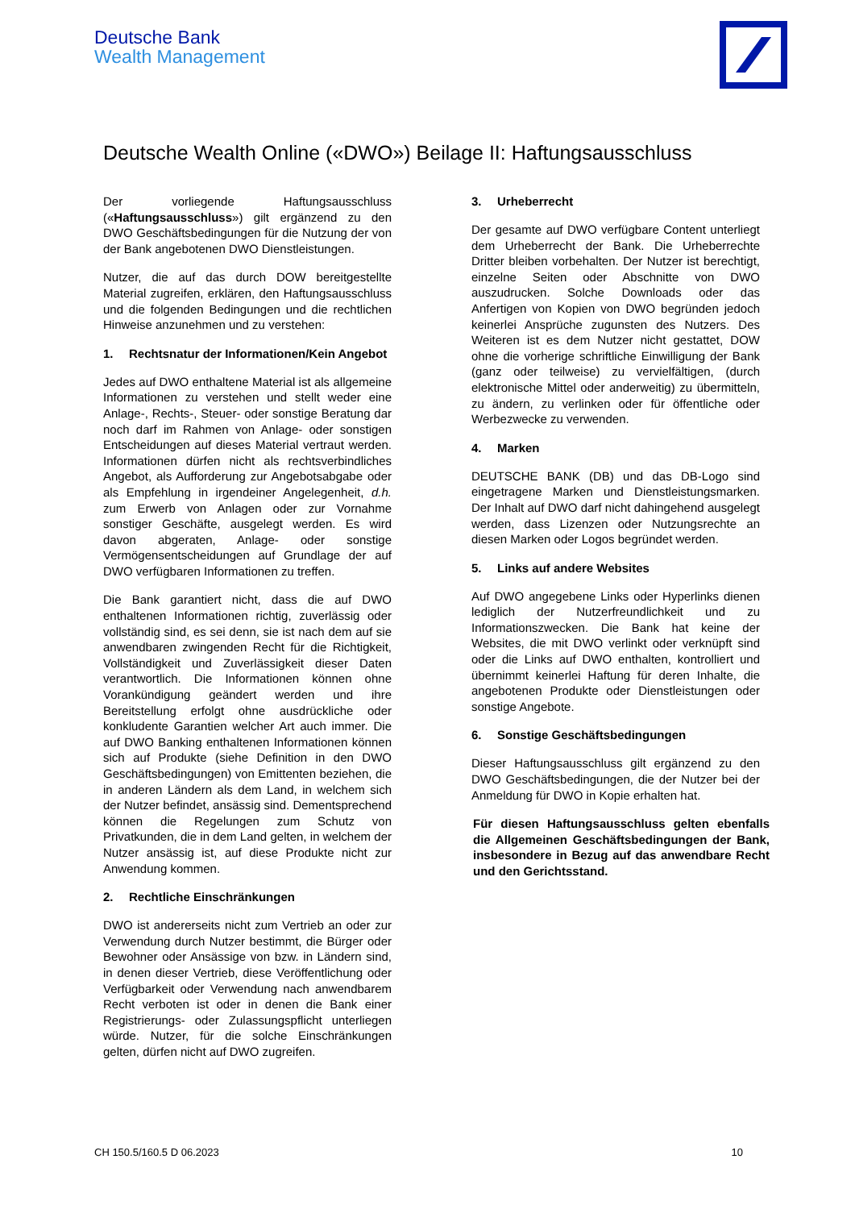Deutsche Bank
Wealth Management
Deutsche Wealth Online («DWO») Beilage II: Haftungsausschluss
Der vorliegende Haftungsausschluss («Haftungsausschluss») gilt ergänzend zu den DWO Geschäftsbedingungen für die Nutzung der von der Bank angebotenen DWO Dienstleistungen.
Nutzer, die auf das durch DOW bereitgestellte Material zugreifen, erklären, den Haftungsausschluss und die folgenden Bedingungen und die rechtlichen Hinweise anzunehmen und zu verstehen:
1. Rechtsnatur der Informationen/Kein Angebot
Jedes auf DWO enthaltene Material ist als allgemeine Informationen zu verstehen und stellt weder eine Anlage-, Rechts-, Steuer- oder sonstige Beratung dar noch darf im Rahmen von Anlage- oder sonstigen Entscheidungen auf dieses Material vertraut werden. Informationen dürfen nicht als rechtsverbindliches Angebot, als Aufforderung zur Angebotsabgabe oder als Empfehlung in irgendeiner Angelegenheit, d.h. zum Erwerb von Anlagen oder zur Vornahme sonstiger Geschäfte, ausgelegt werden. Es wird davon abgeraten, Anlage- oder sonstige Vermögensentscheidungen auf Grundlage der auf DWO verfügbaren Informationen zu treffen.
Die Bank garantiert nicht, dass die auf DWO enthaltenen Informationen richtig, zuverlässig oder vollständig sind, es sei denn, sie ist nach dem auf sie anwendbaren zwingenden Recht für die Richtigkeit, Vollständigkeit und Zuverlässigkeit dieser Daten verantwortlich. Die Informationen können ohne Vorankündigung geändert werden und ihre Bereitstellung erfolgt ohne ausdrückliche oder konkludente Garantien welcher Art auch immer. Die auf DWO Banking enthaltenen Informationen können sich auf Produkte (siehe Definition in den DWO Geschäftsbedingungen) von Emittenten beziehen, die in anderen Ländern als dem Land, in welchem sich der Nutzer befindet, ansässig sind. Dementsprechend können die Regelungen zum Schutz von Privatkunden, die in dem Land gelten, in welchem der Nutzer ansässig ist, auf diese Produkte nicht zur Anwendung kommen.
2. Rechtliche Einschränkungen
DWO ist andererseits nicht zum Vertrieb an oder zur Verwendung durch Nutzer bestimmt, die Bürger oder Bewohner oder Ansässige von bzw. in Ländern sind, in denen dieser Vertrieb, diese Veröffentlichung oder Verfügbarkeit oder Verwendung nach anwendbarem Recht verboten ist oder in denen die Bank einer Registrierungs- oder Zulassungspflicht unterliegen würde. Nutzer, für die solche Einschränkungen gelten, dürfen nicht auf DWO zugreifen.
3. Urheberrecht
Der gesamte auf DWO verfügbare Content unterliegt dem Urheberrecht der Bank. Die Urheberrechte Dritter bleiben vorbehalten. Der Nutzer ist berechtigt, einzelne Seiten oder Abschnitte von DWO auszudrucken. Solche Downloads oder das Anfertigen von Kopien von DWO begründen jedoch keinerlei Ansprüche zugunsten des Nutzers. Des Weiteren ist es dem Nutzer nicht gestattet, DOW ohne die vorherige schriftliche Einwilligung der Bank (ganz oder teilweise) zu vervielfältigen, (durch elektronische Mittel oder anderweitig) zu übermitteln, zu ändern, zu verlinken oder für öffentliche oder Werbezwecke zu verwenden.
4. Marken
DEUTSCHE BANK (DB) und das DB-Logo sind eingetragene Marken und Dienstleistungsmarken. Der Inhalt auf DWO darf nicht dahingehend ausgelegt werden, dass Lizenzen oder Nutzungsrechte an diesen Marken oder Logos begründet werden.
5. Links auf andere Websites
Auf DWO angegebene Links oder Hyperlinks dienen lediglich der Nutzerfreundlichkeit und zu Informationszwecken. Die Bank hat keine der Websites, die mit DWO verlinkt oder verknüpft sind oder die Links auf DWO enthalten, kontrolliert und übernimmt keinerlei Haftung für deren Inhalte, die angebotenen Produkte oder Dienstleistungen oder sonstige Angebote.
6. Sonstige Geschäftsbedingungen
Dieser Haftungsausschluss gilt ergänzend zu den DWO Geschäftsbedingungen, die der Nutzer bei der Anmeldung für DWO in Kopie erhalten hat.
Für diesen Haftungsausschluss gelten ebenfalls die Allgemeinen Geschäftsbedingungen der Bank, insbesondere in Bezug auf das anwendbare Recht und den Gerichtsstand.
CH 150.5/160.5 D 06.2023 10